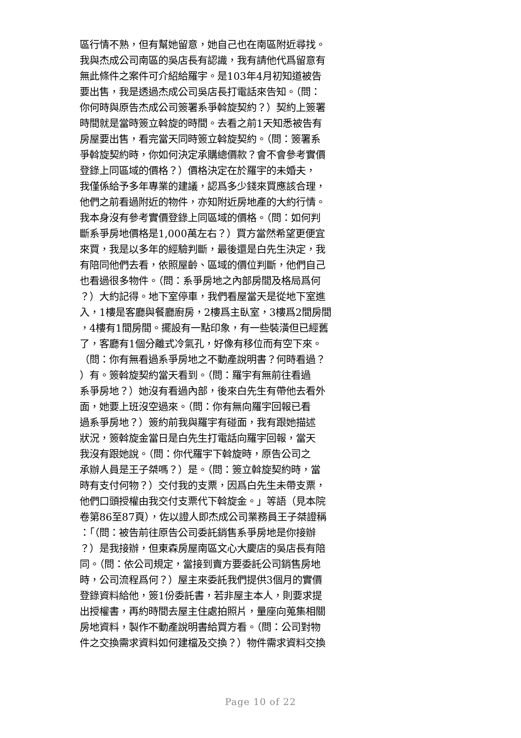區行情不熟，但有幫她留意，她自己也在南區附近尋找。
我與杰成公司南區的吳店長有認識，我有請他代爲留意有
無此條件之案件可介紹給羅宇。是103年4月初知道被告
要出售，我是透過杰成公司吳店長打電話來告知。（問：
你何時與原告杰成公司簽署系爭斡旋契約？）契約上簽署
時間就是當時簽立斡旋的時間。去看之前1天知悉被告有
房屋要出售，看完當天同時簽立斡旋契約。（問：簽署系
爭斡旋契約時，你如何決定承購總價款？會不會參考實價
登錄上同區域的價格？）價格決定在於羅宇的未婚夫，
我僅係給予多年專業的建議，認爲多少錢來買應該合理，
他們之前看過附近的物件，亦知附近房地產的大約行情。
我本身沒有參考實價登錄上同區域的價格。（問：如何判
斷系爭房地價格是1,000萬左右？）買方當然希望更便宜
來買，我是以多年的經驗判斷，最後還是白先生決定，我
有陪同他們去看，依照屋齡、區域的價位判斷，他們自己
也看過很多物件。（問：系爭房地之內部房間及格局爲何
？）大約記得。地下室停車，我們看屋當天是從地下室進
入，1樓是客廳與餐廳廚房，2樓爲主臥室，3樓爲2間房間
，4樓有1間房間。擺設有一點印象，有一些裝潢但已經舊
了，客廳有1個分離式冷氣孔，好像有移位而有空下來。
（問：你有無看過系爭房地之不動產說明書？何時看過？
）有。簽斡旋契約當天看到。（問：羅宇有無前往看過
系爭房地？）她沒有看過內部，後來白先生有帶他去看外
面，她要上班沒空過來。（問：你有無向羅宇回報已看
過系爭房地？）簽約前我與羅宇有碰面，我有跟她描述
狀況，簽斡旋金當日是白先生打電話向羅宇回報，當天
我沒有跟她說。（問：你代羅宇下斡旋時，原告公司之
承辦人員是王子桀嗎？）是。（問：簽立斡旋契約時，當
時有支付何物？）交付我的支票，因爲白先生未帶支票，
他們口頭授權由我交付支票代下斡旋金。」等語（見本院
卷第86至87頁），佐以證人即杰成公司業務員王子桀證稱
：「（問：被告前往原告公司委託銷售系爭房地是你接辦
？）是我接辦，但東森房屋南區文心大慶店的吳店長有陪
同。（問：依公司規定，當接到賣方要委託公司銷售房地
時，公司流程爲何？）屋主來委託我們提供3個月的實價
登錄資料給他，簽1份委託書，若非屋主本人，則要求提
出授權書，再約時間去屋主住處拍照片，量座向蒐集相關
房地資料，製作不動產說明書給買方看。（問：公司對物
件之交換需求資料如何建檔及交換？）物件需求資料交換
Page 10 of 22